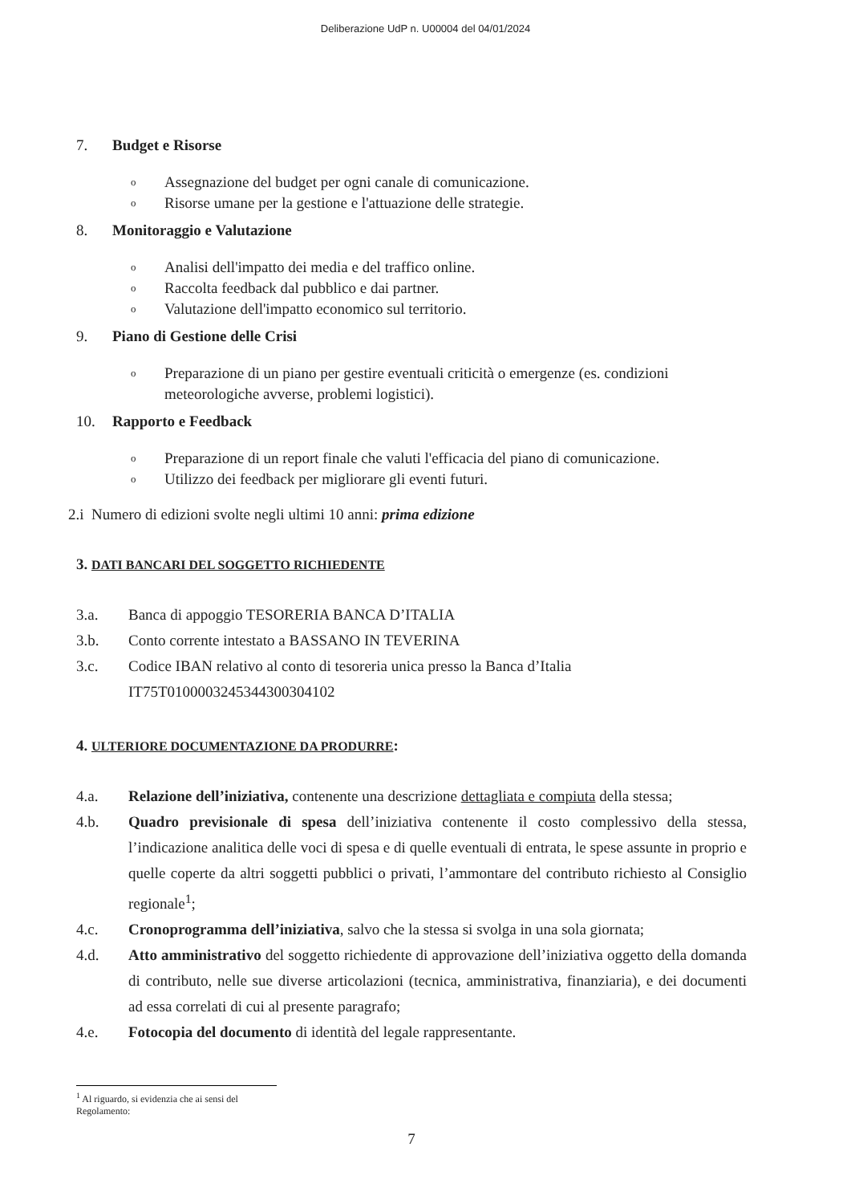Deliberazione UdP n. U00004 del 04/01/2024
7. Budget e Risorse
o Assegnazione del budget per ogni canale di comunicazione.
o Risorse umane per la gestione e l'attuazione delle strategie.
8. Monitoraggio e Valutazione
o Analisi dell'impatto dei media e del traffico online.
o Raccolta feedback dal pubblico e dai partner.
o Valutazione dell'impatto economico sul territorio.
9. Piano di Gestione delle Crisi
o Preparazione di un piano per gestire eventuali criticità o emergenze (es. condizioni meteorologiche avverse, problemi logistici).
10. Rapporto e Feedback
o Preparazione di un report finale che valuti l'efficacia del piano di comunicazione.
o Utilizzo dei feedback per migliorare gli eventi futuri.
2.i Numero di edizioni svolte negli ultimi 10 anni: prima edizione
3. DATI BANCARI DEL SOGGETTO RICHIEDENTE
3.a. Banca di appoggio TESORERIA BANCA D’ITALIA
3.b. Conto corrente intestato a BASSANO IN TEVERINA
3.c. Codice IBAN relativo al conto di tesoreria unica presso la Banca d’Italia
IT75T0100003245344300304102
4. ULTERIORE DOCUMENTAZIONE DA PRODURRE:
4.a. Relazione dell’iniziativa, contenente una descrizione dettagliata e compiuta della stessa;
4.b. Quadro previsionale di spesa dell’iniziativa contenente il costo complessivo della stessa, l’indicazione analitica delle voci di spesa e di quelle eventuali di entrata, le spese assunte in proprio e quelle coperte da altri soggetti pubblici o privati, l’ammontare del contributo richiesto al Consiglio regionale<sup>1</sup>;
4.c. Cronoprogramma dell’iniziativa, salvo che la stessa si svolga in una sola giornata;
4.d. Atto amministrativo del soggetto richiedente di approvazione dell’iniziativa oggetto della domanda di contributo, nelle sue diverse articolazioni (tecnica, amministrativa, finanziaria), e dei documenti ad essa correlati di cui al presente paragrafo;
4.e. Fotocopia del documento di identità del legale rappresentante.
<sup>1</sup> Al riguardo, si evidenzia che ai sensi del Regolamento:
7